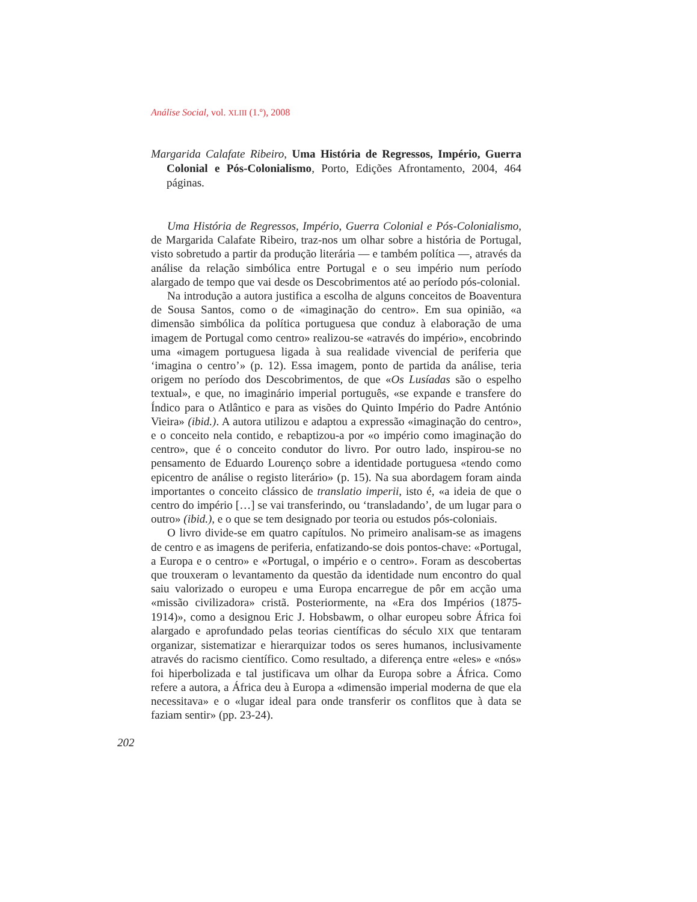Análise Social, vol. XLIII (1.º), 2008
Margarida Calafate Ribeiro, Uma História de Regressos, Império, Guerra Colonial e Pós-Colonialismo, Porto, Edições Afrontamento, 2004, 464 páginas.
Uma História de Regressos, Império, Guerra Colonial e Pós-Colonialismo, de Margarida Calafate Ribeiro, traz-nos um olhar sobre a história de Portugal, visto sobretudo a partir da produção literária — e também política —, através da análise da relação simbólica entre Portugal e o seu império num período alargado de tempo que vai desde os Descobrimentos até ao período pós-colonial.
Na introdução a autora justifica a escolha de alguns conceitos de Boaventura de Sousa Santos, como o de «imaginação do centro». Em sua opinião, «a dimensão simbólica da política portuguesa que conduz à elaboração de uma imagem de Portugal como centro» realizou-se «através do império», encobrindo uma «imagem portuguesa ligada à sua realidade vivencial de periferia que ‘imagina o centro’» (p. 12). Essa imagem, ponto de partida da análise, teria origem no período dos Descobrimentos, de que «Os Lusíadas são o espelho textual», e que, no imaginário imperial português, «se expande e transfere do Índico para o Atlântico e para as visões do Quinto Império do Padre António Vieira» (ibid.). A autora utilizou e adaptou a expressão «imaginação do centro», e o conceito nela contido, e rebaptizou-a por «o império como imaginação do centro», que é o conceito condutor do livro. Por outro lado, inspirou-se no pensamento de Eduardo Lourenço sobre a identidade portuguesa «tendo como epicentro de análise o registo literário» (p. 15). Na sua abordagem foram ainda importantes o conceito clássico de translatio imperii, isto é, «a ideia de que o centro do império […] se vai transferindo, ou ‘transladando’, de um lugar para o outro» (ibid.), e o que se tem designado por teoria ou estudos pós-coloniais.
O livro divide-se em quatro capítulos. No primeiro analisam-se as imagens de centro e as imagens de periferia, enfatizando-se dois pontos-chave: «Portugal, a Europa e o centro» e «Portugal, o império e o centro». Foram as descobertas que trouxeram o levantamento da questão da identidade num encontro do qual saiu valorizado o europeu e uma Europa encarregue de pôr em acção uma «missão civilizadora» cristã. Posteriormente, na «Era dos Impérios (1875-1914)», como a designou Eric J. Hobsbawm, o olhar europeu sobre África foi alargado e aprofundado pelas teorias científicas do século XIX que tentaram organizar, sistematizar e hierarquizar todos os seres humanos, inclusivamente através do racismo científico. Como resultado, a diferença entre «eles» e «nós» foi hiperbolizada e tal justificava um olhar da Europa sobre a África. Como refere a autora, a África deu à Europa a «dimensão imperial moderna de que ela necessitava» e o «lugar ideal para onde transferir os conflitos que à data se faziam sentir» (pp. 23-24).
202